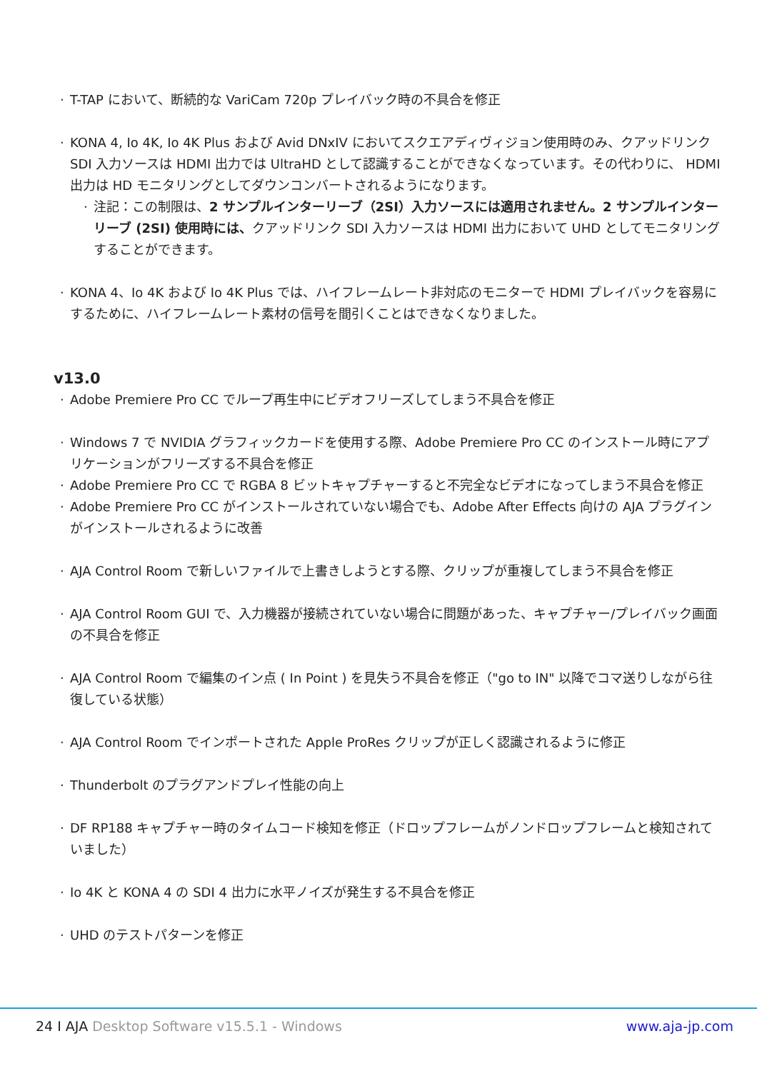T-TAP において、断続的な VariCam 720p プレイバック時の不具合を修正
KONA 4, Io 4K, Io 4K Plus および Avid DNxIV においてスクエアディヴィジョン使用時のみ、クアッドリンク SDI 入力ソースは HDMI 出力では UltraHD として認識することができなくなっています。その代わりに、 HDMI 出力は HD モニタリングとしてダウンコンバートされるようになります。
注記：この制限は、2 サンプルインターリーブ（2SI）入力ソースには適用されません。2 サンプルインターリーブ (2SI) 使用時には、クアッドリンク SDI 入力ソースは HDMI 出力において UHD としてモニタリングすることができます。
KONA 4、Io 4K および Io 4K Plus では、ハイフレームレート非対応のモニターで HDMI プレイバックを容易にするために、ハイフレームレート素材の信号を間引くことはできなくなりました。
v13.0
Adobe Premiere Pro CC でループ再生中にビデオフリーズしてしまう不具合を修正
Windows 7 で NVIDIA グラフィックカードを使用する際、Adobe Premiere Pro CC のインストール時にアプリケーションがフリーズする不具合を修正
Adobe Premiere Pro CC で RGBA 8 ビットキャプチャーすると不完全なビデオになってしまう不具合を修正
Adobe Premiere Pro CC がインストールされていない場合でも、Adobe After Effects 向けの AJA プラグインがインストールされるように改善
AJA Control Room で新しいファイルで上書きしようとする際、クリップが重複してしまう不具合を修正
AJA Control Room GUI で、入力機器が接続されていない場合に問題があった、キャプチャー/プレイバック画面の不具合を修正
AJA Control Room で編集のイン点 ( In Point ) を見失う不具合を修正（"go to IN" 以降でコマ送りしながら往復している状態）
AJA Control Room でインポートされた Apple ProRes クリップが正しく認識されるように修正
Thunderbolt のプラグアンドプレイ性能の向上
DF RP188 キャプチャー時のタイムコード検知を修正（ドロップフレームがノンドロップフレームと検知されていました）
Io 4K と KONA 4 の SDI 4 出力に水平ノイズが発生する不具合を修正
UHD のテストパターンを修正
24 I AJA Desktop Software v15.5.1 - Windows www.aja-jp.com